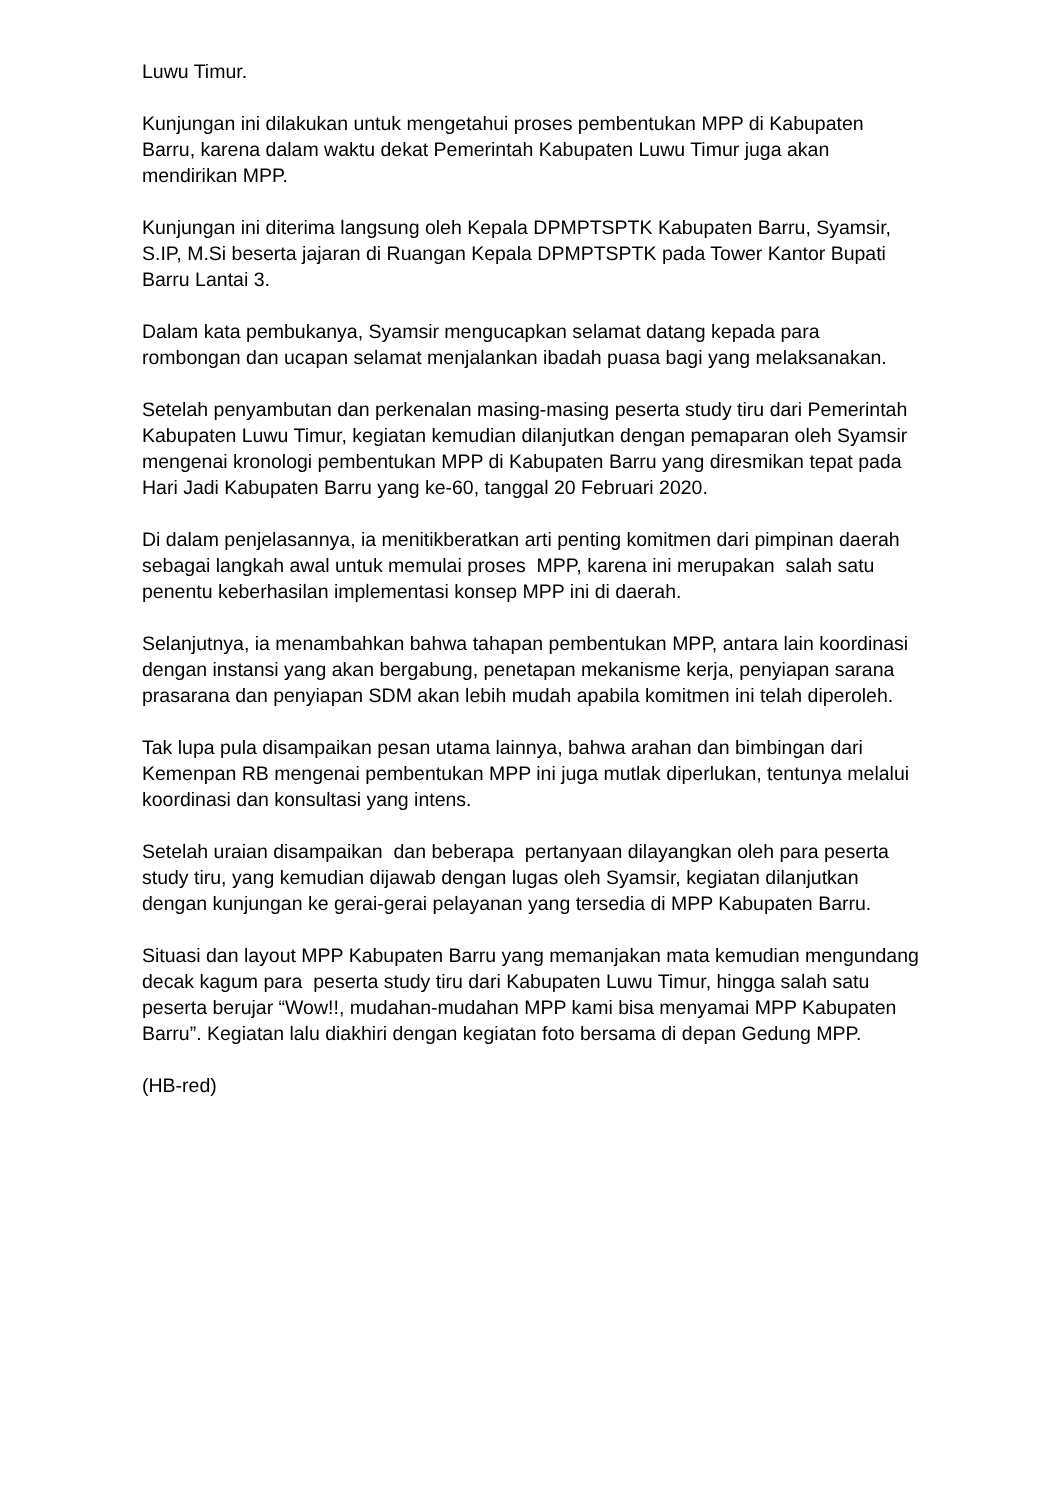Luwu Timur.
Kunjungan ini dilakukan untuk mengetahui proses pembentukan MPP di Kabupaten Barru, karena dalam waktu dekat Pemerintah Kabupaten Luwu Timur juga akan mendirikan MPP.
Kunjungan ini diterima langsung oleh Kepala DPMPTSPTK Kabupaten Barru, Syamsir, S.IP, M.Si beserta jajaran di Ruangan Kepala DPMPTSPTK pada Tower Kantor Bupati Barru Lantai 3.
Dalam kata pembukanya, Syamsir mengucapkan selamat datang kepada para rombongan dan ucapan selamat menjalankan ibadah puasa bagi yang melaksanakan.
Setelah penyambutan dan perkenalan masing-masing peserta study tiru dari Pemerintah Kabupaten Luwu Timur, kegiatan kemudian dilanjutkan dengan pemaparan oleh Syamsir mengenai kronologi pembentukan MPP di Kabupaten Barru yang diresmikan tepat pada Hari Jadi Kabupaten Barru yang ke-60, tanggal 20 Februari 2020.
Di dalam penjelasannya, ia menitikberatkan arti penting komitmen dari pimpinan daerah sebagai langkah awal untuk memulai proses MPP, karena ini merupakan salah satu penentu keberhasilan implementasi konsep MPP ini di daerah.
Selanjutnya, ia menambahkan bahwa tahapan pembentukan MPP, antara lain koordinasi dengan instansi yang akan bergabung, penetapan mekanisme kerja, penyiapan sarana prasarana dan penyiapan SDM akan lebih mudah apabila komitmen ini telah diperoleh.
Tak lupa pula disampaikan pesan utama lainnya, bahwa arahan dan bimbingan dari Kemenpan RB mengenai pembentukan MPP ini juga mutlak diperlukan, tentunya melalui koordinasi dan konsultasi yang intens.
Setelah uraian disampaikan dan beberapa pertanyaan dilayangkan oleh para peserta study tiru, yang kemudian dijawab dengan lugas oleh Syamsir, kegiatan dilanjutkan dengan kunjungan ke gerai-gerai pelayanan yang tersedia di MPP Kabupaten Barru.
Situasi dan layout MPP Kabupaten Barru yang memanjakan mata kemudian mengundang decak kagum para peserta study tiru dari Kabupaten Luwu Timur, hingga salah satu peserta berujar “Wow!!, mudahan-mudahan MPP kami bisa menyamai MPP Kabupaten Barru”. Kegiatan lalu diakhiri dengan kegiatan foto bersama di depan Gedung MPP.
(HB-red)